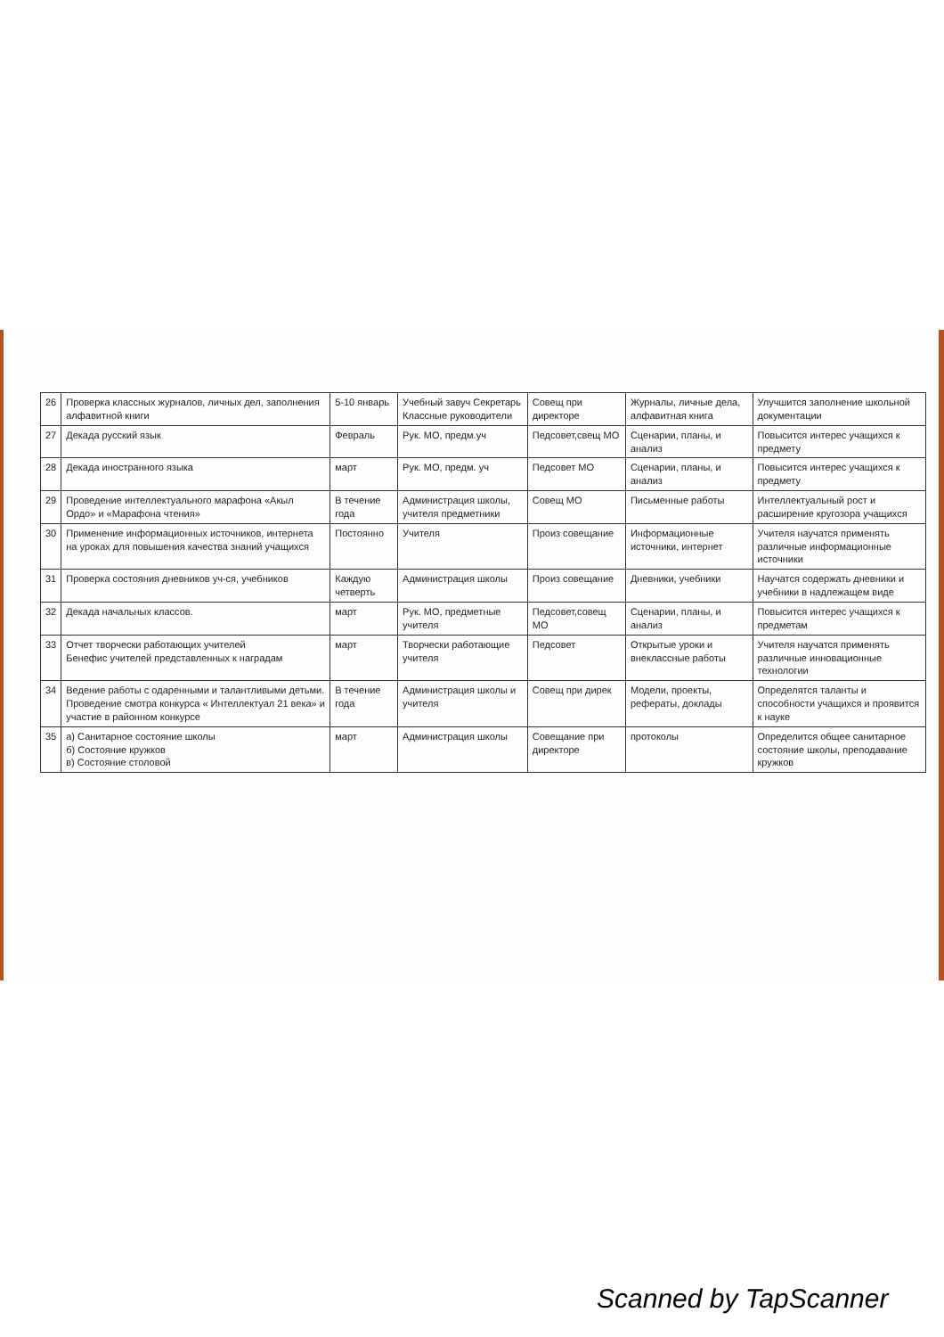| 26 | Проверка классных журналов, личных дел, заполнения алфавитной книги | 5-10 январь | Учебный завуч Секретарь Классные руководители | Совещ при директоре | Журналы, личные дела, алфавитная книга | Улучшится заполнение школьной документации |
| 27 | Декада русский язык | Февраль | Рук. МО, предм.уч | Педсовет,свещ МО | Сценарии, планы, и анализ | Повысится интерес учащихся к предмету |
| 28 | Декада иностранного языка | март | Рук. МО, предм. уч | Педсовет МО | Сценарии, планы, и анализ | Повысится интерес учащихся к предмету |
| 29 | Проведение интеллектуального марафона «Акыл Ордо» и «Марафона чтения» | В течение года | Администрация школы, учителя предметники | Совещ МО | Письменные работы | Интеллектуальный рост и расширение кругозора учащихся |
| 30 | Применение информационных источников, интернета на уроках для повышения качества знаний учащихся | Постоянно | Учителя | Произ совещание | Информационные источники, интернет | Учителя научатся применять различные информационные источники |
| 31 | Проверка состояния дневников уч-ся, учебников | Каждую четверть | Администрация школы | Произ совещание | Дневники, учебники | Научатся содержать дневники и учебники в надлежащем виде |
| 32 | Декада начальных классов. | март | Рук. МО, предметные учителя | Педсовет,совещ МО | Сценарии, планы, и анализ | Повысится интерес учащихся к предметам |
| 33 | Отчет творчески работающих учителей Бенефис учителей представленных к наградам | март | Творчески работающие учителя | Педсовет | Открытые уроки и внеклассные работы | Учителя научатся применять различные инновационные технологии |
| 34 | Ведение работы с одаренными и талантливыми детьми. Проведение смотра конкурса « Интеллектуал 21 века» и участие в районном конкурсе | В течение года | Администрация школы и учителя | Совещ при дирек | Модели, проекты, рефераты, доклады | Определятся таланты и способности учащихся и проявится к науке |
| 35 | а) Санитарное состояние школы б) Состояние кружков в) Состояние столовой | март | Администрация школы | Совещание при директоре | протоколы | Определится общее санитарное состояние школы, преподавание кружков |
Scanned by TapScanner